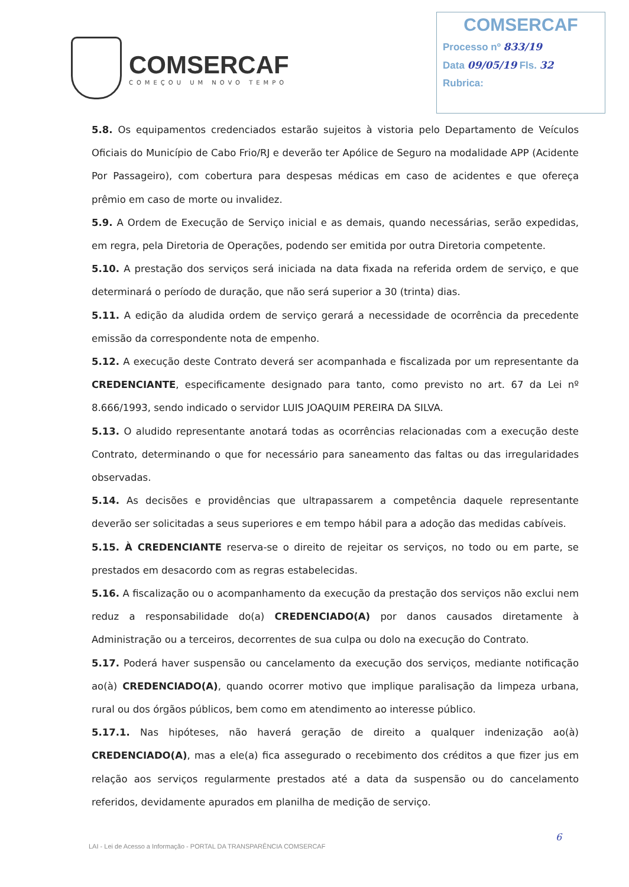COMSERCAF
COMEÇOU UM NOVO TEMPO
COMSERCAF
Processo nº 833/19
Data 09/05/19 Fls. 32
Rubrica:
5.8. Os equipamentos credenciados estarão sujeitos à vistoria pelo Departamento de Veículos Oficiais do Município de Cabo Frio/RJ e deverão ter Apólice de Seguro na modalidade APP (Acidente Por Passageiro), com cobertura para despesas médicas em caso de acidentes e que ofereça prêmio em caso de morte ou invalidez.
5.9. A Ordem de Execução de Serviço inicial e as demais, quando necessárias, serão expedidas, em regra, pela Diretoria de Operações, podendo ser emitida por outra Diretoria competente.
5.10. A prestação dos serviços será iniciada na data fixada na referida ordem de serviço, e que determinará o período de duração, que não será superior a 30 (trinta) dias.
5.11. A edição da aludida ordem de serviço gerará a necessidade de ocorrência da precedente emissão da correspondente nota de empenho.
5.12. A execução deste Contrato deverá ser acompanhada e fiscalizada por um representante da CREDENCIANTE, especificamente designado para tanto, como previsto no art. 67 da Lei nº 8.666/1993, sendo indicado o servidor LUIS JOAQUIM PEREIRA DA SILVA.
5.13. O aludido representante anotará todas as ocorrências relacionadas com a execução deste Contrato, determinando o que for necessário para saneamento das faltas ou das irregularidades observadas.
5.14. As decisões e providências que ultrapassarem a competência daquele representante deverão ser solicitadas a seus superiores e em tempo hábil para a adoção das medidas cabíveis.
5.15. À CREDENCIANTE reserva-se o direito de rejeitar os serviços, no todo ou em parte, se prestados em desacordo com as regras estabelecidas.
5.16. A fiscalização ou o acompanhamento da execução da prestação dos serviços não exclui nem reduz a responsabilidade do(a) CREDENCIADO(A) por danos causados diretamente à Administração ou a terceiros, decorrentes de sua culpa ou dolo na execução do Contrato.
5.17. Poderá haver suspensão ou cancelamento da execução dos serviços, mediante notificação ao(à) CREDENCIADO(A), quando ocorrer motivo que implique paralisação da limpeza urbana, rural ou dos órgãos públicos, bem como em atendimento ao interesse público.
5.17.1. Nas hipóteses, não haverá geração de direito a qualquer indenização ao(à) CREDENCIADO(A), mas a ele(a) fica assegurado o recebimento dos créditos a que fizer jus em relação aos serviços regularmente prestados até a data da suspensão ou do cancelamento referidos, devidamente apurados em planilha de medição de serviço.
6
LAI - Lei de Acesso a Informação - PORTAL DA TRANSPARÊNCIA COMSERCAF